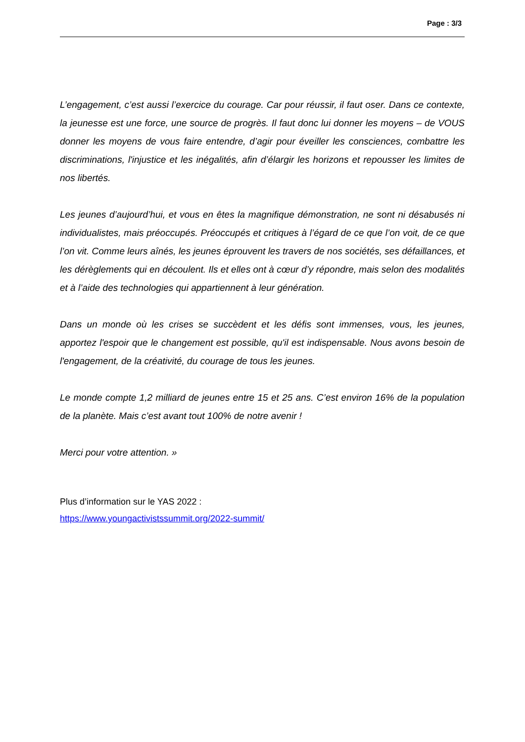Page : 3/3
L’engagement, c’est aussi l’exercice du courage. Car pour réussir, il faut oser. Dans ce contexte, la jeunesse est une force, une source de progrès. Il faut donc lui donner les moyens – de VOUS donner les moyens de vous faire entendre, d’agir pour éveiller les consciences, combattre les discriminations, l'injustice et les inégalités, afin d’élargir les horizons et repousser les limites de nos libertés.
Les jeunes d’aujourd’hui, et vous en êtes la magnifique démonstration, ne sont ni désabusés ni individualistes, mais préoccupés. Préoccupés et critiques à l’égard de ce que l’on voit, de ce que l’on vit. Comme leurs aînés, les jeunes éprouvent les travers de nos sociétés, ses défaillances, et les dérèglements qui en découlent. Ils et elles ont à cœur d’y répondre, mais selon des modalités et à l’aide des technologies qui appartiennent à leur génération.
Dans un monde où les crises se succèdent et les défis sont immenses, vous, les jeunes, apportez l'espoir que le changement est possible, qu'il est indispensable. Nous avons besoin de l'engagement, de la créativité, du courage de tous les jeunes.
Le monde compte 1,2 milliard de jeunes entre 15 et 25 ans. C’est environ 16% de la population de la planète. Mais c’est avant tout 100% de notre avenir !
Merci pour votre attention. »
Plus d’information sur le YAS 2022 :
https://www.youngactivistssummit.org/2022-summit/